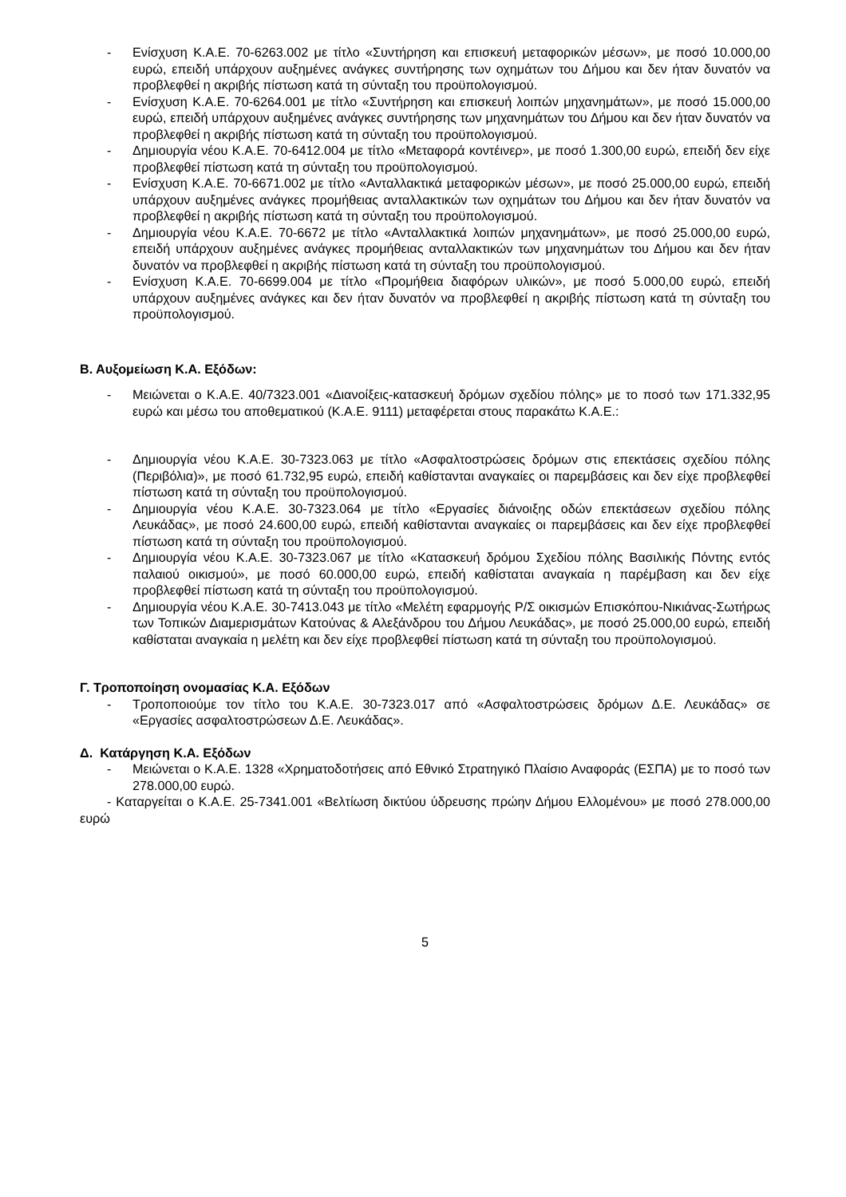- Ενίσχυση Κ.Α.Ε. 70-6263.002 με τίτλο «Συντήρηση και επισκευή μεταφορικών μέσων», με ποσό 10.000,00 ευρώ, επειδή υπάρχουν αυξημένες ανάγκες συντήρησης των οχημάτων του Δήμου και δεν ήταν δυνατόν να προβλεφθεί η ακριβής πίστωση κατά τη σύνταξη του προϋπολογισμού.
- Ενίσχυση Κ.Α.Ε. 70-6264.001 με τίτλο «Συντήρηση και επισκευή λοιπών μηχανημάτων», με ποσό 15.000,00 ευρώ, επειδή υπάρχουν αυξημένες ανάγκες συντήρησης των μηχανημάτων του Δήμου και δεν ήταν δυνατόν να προβλεφθεί η ακριβής πίστωση κατά τη σύνταξη του προϋπολογισμού.
- Δημιουργία νέου Κ.Α.Ε. 70-6412.004 με τίτλο «Μεταφορά κοντέινερ», με ποσό 1.300,00 ευρώ, επειδή δεν είχε προβλεφθεί πίστωση κατά τη σύνταξη του προϋπολογισμού.
- Ενίσχυση Κ.Α.Ε. 70-6671.002 με τίτλο «Ανταλλακτικά μεταφορικών μέσων», με ποσό 25.000,00 ευρώ, επειδή υπάρχουν αυξημένες ανάγκες προμήθειας ανταλλακτικών των οχημάτων του Δήμου και δεν ήταν δυνατόν να προβλεφθεί η ακριβής πίστωση κατά τη σύνταξη του προϋπολογισμού.
- Δημιουργία νέου Κ.Α.Ε. 70-6672 με τίτλο «Ανταλλακτικά λοιπών μηχανημάτων», με ποσό 25.000,00 ευρώ, επειδή υπάρχουν αυξημένες ανάγκες προμήθειας ανταλλακτικών των μηχανημάτων του Δήμου και δεν ήταν δυνατόν να προβλεφθεί η ακριβής πίστωση κατά τη σύνταξη του προϋπολογισμού.
- Ενίσχυση Κ.Α.Ε. 70-6699.004 με τίτλο «Προμήθεια διαφόρων υλικών», με ποσό 5.000,00 ευρώ, επειδή υπάρχουν αυξημένες ανάγκες και δεν ήταν δυνατόν να προβλεφθεί η ακριβής πίστωση κατά τη σύνταξη του προϋπολογισμού.
Β. Αυξομείωση Κ.Α. Εξόδων:
- Μειώνεται ο Κ.Α.Ε. 40/7323.001 «Διανοίξεις-κατασκευή δρόμων σχεδίου πόλης» με το ποσό των 171.332,95 ευρώ και μέσω του αποθεματικού (Κ.Α.Ε. 9111) μεταφέρεται στους παρακάτω Κ.Α.Ε.:
- Δημιουργία νέου Κ.Α.Ε. 30-7323.063 με τίτλο «Ασφαλτοστρώσεις δρόμων στις επεκτάσεις σχεδίου πόλης (Περιβόλια)», με ποσό 61.732,95 ευρώ, επειδή καθίστανται αναγκαίες οι παρεμβάσεις και δεν είχε προβλεφθεί πίστωση κατά τη σύνταξη του προϋπολογισμού.
- Δημιουργία νέου Κ.Α.Ε. 30-7323.064 με τίτλο «Εργασίες διάνοιξης οδών επεκτάσεων σχεδίου πόλης Λευκάδας», με ποσό 24.600,00 ευρώ, επειδή καθίστανται αναγκαίες οι παρεμβάσεις και δεν είχε προβλεφθεί πίστωση κατά τη σύνταξη του προϋπολογισμού.
- Δημιουργία νέου Κ.Α.Ε. 30-7323.067 με τίτλο «Κατασκευή δρόμου Σχεδίου πόλης Βασιλικής Πόντης εντός παλαιού οικισμού», με ποσό 60.000,00 ευρώ, επειδή καθίσταται αναγκαία η παρέμβαση και δεν είχε προβλεφθεί πίστωση κατά τη σύνταξη του προϋπολογισμού.
- Δημιουργία νέου Κ.Α.Ε. 30-7413.043 με τίτλο «Μελέτη εφαρμογής Ρ/Σ οικισμών Επισκόπου-Νικιάνας-Σωτήρως των Τοπικών Διαμερισμάτων Κατούνας & Αλεξάνδρου του Δήμου Λευκάδας», με ποσό 25.000,00 ευρώ, επειδή καθίσταται αναγκαία η μελέτη και δεν είχε προβλεφθεί πίστωση κατά τη σύνταξη του προϋπολογισμού.
Γ. Τροποποίηση ονομασίας Κ.Α. Εξόδων
- Τροποποιούμε τον τίτλο του Κ.Α.Ε. 30-7323.017 από «Ασφαλτοστρώσεις δρόμων Δ.Ε. Λευκάδας» σε «Εργασίες ασφαλτοστρώσεων Δ.Ε. Λευκάδας».
Δ. Κατάργηση Κ.Α. Εξόδων
- Μειώνεται ο Κ.Α.Ε. 1328 «Χρηματοδοτήσεις από Εθνικό Στρατηγικό Πλαίσιο Αναφοράς (ΕΣΠΑ) με το ποσό των 278.000,00 ευρώ.
- Καταργείται ο Κ.Α.Ε. 25-7341.001 «Βελτίωση δικτύου ύδρευσης πρώην Δήμου Ελλομένου» με ποσό 278.000,00 ευρώ
5